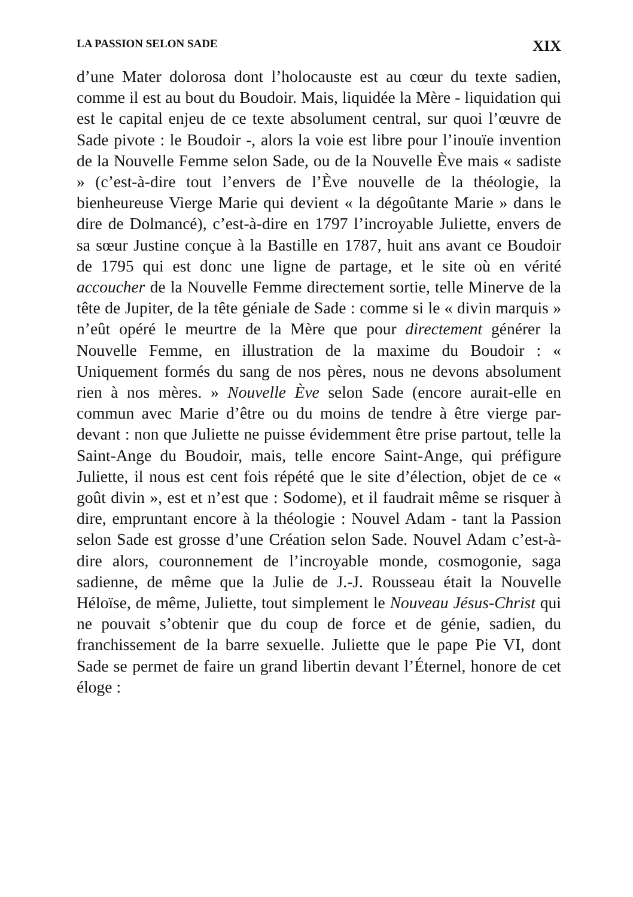LA PASSION SELON SADE XIX
d’une Mater dolorosa dont l’holocauste est au cœur du texte sadien, comme il est au bout du Boudoir. Mais, liquidée la Mère - liquidation qui est le capital enjeu de ce texte absolument central, sur quoi l’œuvre de Sade pivote : le Boudoir -, alors la voie est libre pour l’inouïe invention de la Nouvelle Femme selon Sade, ou de la Nouvelle Ève mais « sadiste » (c’est-à-dire tout l’envers de l’Ève nouvelle de la théologie, la bienheureuse Vierge Marie qui devient « la dégoûtante Marie » dans le dire de Dolmancé), c’est-à-dire en 1797 l’incroyable Juliette, envers de sa sœur Justine conçue à la Bastille en 1787, huit ans avant ce Boudoir de 1795 qui est donc une ligne de partage, et le site où en vérité accoucher de la Nouvelle Femme directement sortie, telle Minerve de la tête de Jupiter, de la tête géniale de Sade : comme si le « divin marquis » n’eût opéré le meurtre de la Mère que pour directement générer la Nouvelle Femme, en illustration de la maxime du Boudoir : « Uniquement formés du sang de nos pères, nous ne devons absolument rien à nos mères. » Nouvelle Ève selon Sade (encore aurait-elle en commun avec Marie d’être ou du moins de tendre à être vierge par-devant : non que Juliette ne puisse évidemment être prise partout, telle la Saint-Ange du Boudoir, mais, telle encore Saint-Ange, qui préfigure Juliette, il nous est cent fois répété que le site d’élection, objet de ce « goût divin », est et n’est que : Sodome), et il faudrait même se risquer à dire, empruntant encore à la théologie : Nouvel Adam - tant la Passion selon Sade est grosse d’une Création selon Sade. Nouvel Adam c’est-à-dire alors, couronnement de l’incroyable monde, cosmogonie, saga sadienne, de même que la Julie de J.-J. Rousseau était la Nouvelle Héloïse, de même, Juliette, tout simplement le Nouveau Jésus-Christ qui ne pouvait s’obtenir que du coup de force et de génie, sadien, du franchissement de la barre sexuelle. Juliette que le pape Pie VI, dont Sade se permet de faire un grand libertin devant l’Éternel, honore de cet éloge :